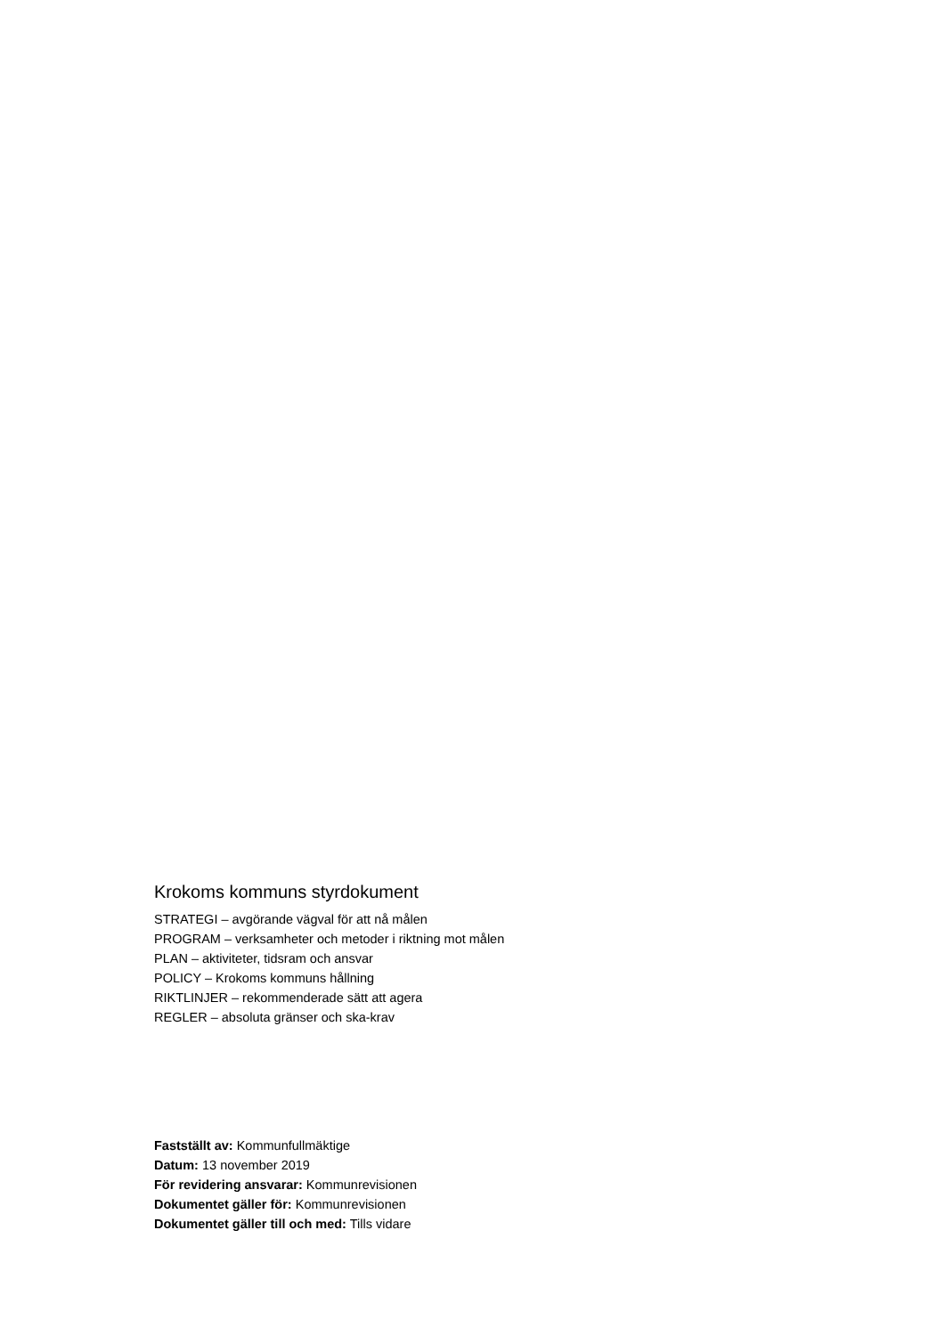Krokoms kommuns styrdokument
STRATEGI – avgörande vägval för att nå målen
PROGRAM – verksamheter och metoder i riktning mot målen
PLAN – aktiviteter, tidsram och ansvar
POLICY – Krokoms kommuns hållning
RIKTLINJER – rekommenderade sätt att agera
REGLER – absoluta gränser och ska-krav
Fastställt av: Kommunfullmäktige
Datum: 13 november 2019
För revidering ansvarar: Kommunrevisionen
Dokumentet gäller för: Kommunrevisionen
Dokumentet gäller till och med: Tills vidare